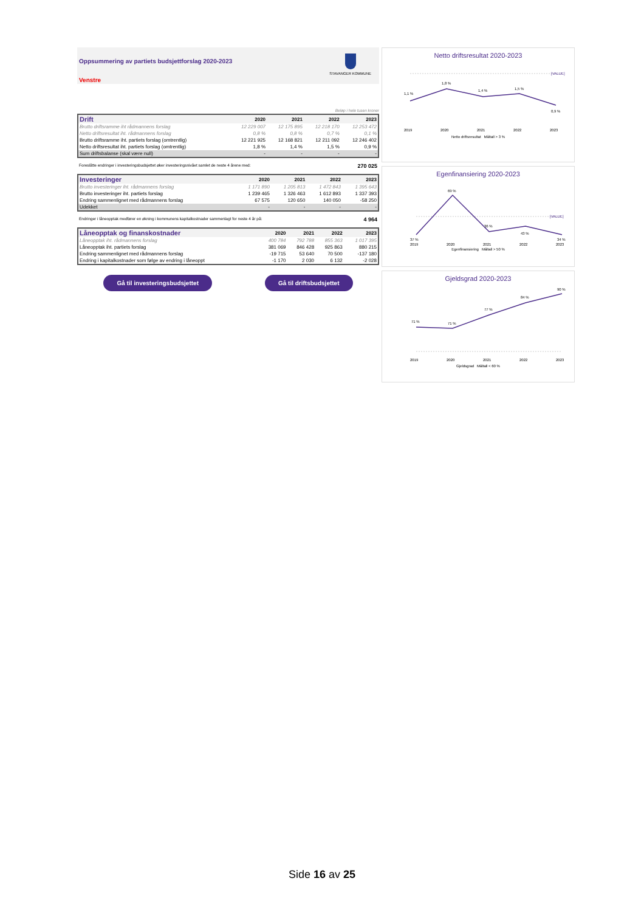Oppsummering av partiets budsjettforslag 2020-2023
Venstre
STAVANGER KOMMUNE
Beløp i hele tusen kroner
| Drift | 2020 | 2021 | 2022 | 2023 |
| --- | --- | --- | --- | --- |
| Brutto driftsramme iht rådmannens forslag | 12 229 007 | 12 175 895 | 12 218 170 | 12 253 472 |
| Netto driftsresultat iht. rådmannens forslag | 0,8 % | 0,8 % | 0,7 % | 0,1 % |
| Brutto driftsramme iht. partiets forslag (omtrentlig) | 12 221 925 | 12 168 821 | 12 211 092 | 12 246 402 |
| Netto driftsresultat iht. partiets forslag (omtrentlig) | 1,8 % | 1,4 % | 1,5 % | 0,9 % |
| Sum driftsbalanse (skal være null) | - | - | - | - |
Foreslåtte endringer i investeringsbudsjettet øker investeringsnivået samlet de neste 4 årene med: 270 025
| Investeringer | 2020 | 2021 | 2022 | 2023 |
| --- | --- | --- | --- | --- |
| Brutto investeringer iht. rådmannens forslag | 1 171 890 | 1 205 813 | 1 472 843 | 1 395 643 |
| Brutto investeringer iht. partiets forslag | 1 239 465 | 1 326 463 | 1 612 893 | 1 337 393 |
| Endring sammenlignet med rådmannens forslag | 67 575 | 120 650 | 140 050 | -58 250 |
| Udekket | - | - | - | - |
Endringer i låneopptak medfører en økning i kommunens kapitalkostnader sammenlagt for neste 4 år på: 4 964
| Låneopptak og finanskostnader | 2020 | 2021 | 2022 | 2023 |
| --- | --- | --- | --- | --- |
| Låneopptak iht. rådmannens forslag | 400 784 | 792 788 | 855 363 | 1 017 395 |
| Låneopptak iht. partiets forslag | 381 069 | 846 428 | 925 863 | 880 215 |
| Endring sammenlignet med rådmannens forslag | -19 715 | 53 640 | 70 500 | -137 180 |
| Endring i kapitalkostnader som følge av endring i låneoppt | -1 170 | 2 030 | 6 132 | -2 028 |
Gå til investeringsbudsjettet Gå til driftsbudsjettet
Netto driftsresultat 2020-2023
1,1 %
1,8 %
1,4 %
1,5 %
0,9 %
[VALUE]
2019
2020
2021
2022
2023
Netto driftsresultat Måltall > 3 %
Egenfinansiering 2020-2023
37 %
69 %
36 %
43 %
34 %
[VALUE]
2019
2020
2021
2022
2023
Egenfinansiering Måltall > 50 %
Gjeldsgrad 2020-2023
71 %
71 %
77 %
84 %
90 %
2019
2020
2021
2022
2023
Gjeldsgrad Måltall < 60 %
Side 16 av 25